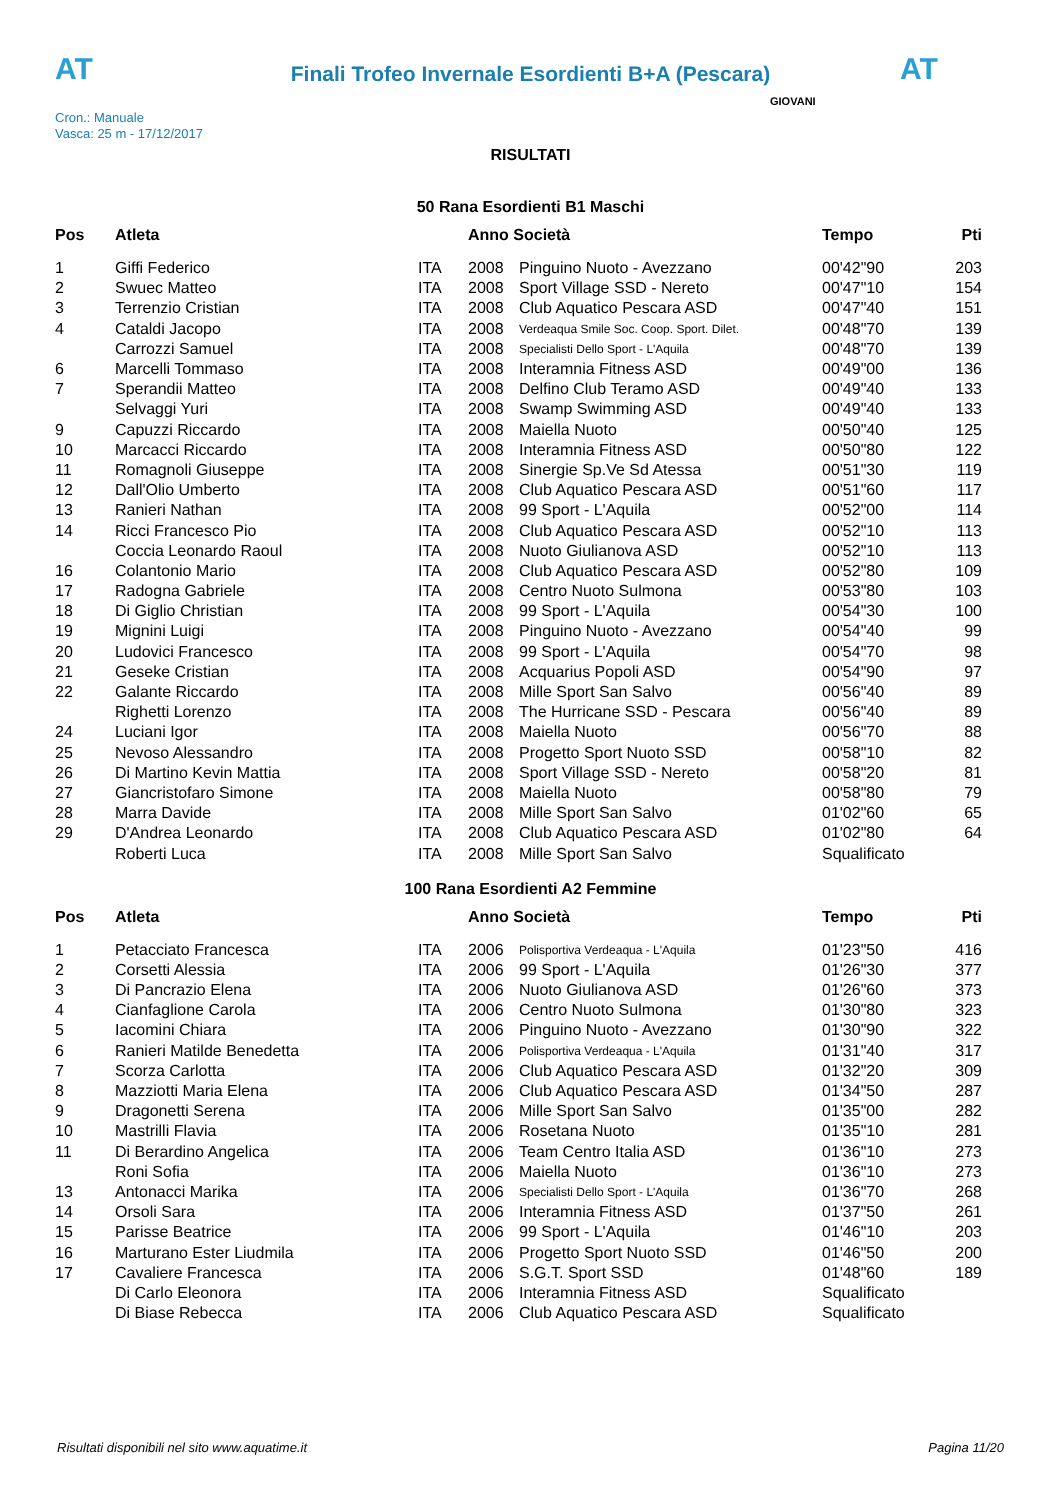AT AT
Finali Trofeo Invernale Esordienti B+A (Pescara)
Cron.: Manuale
Vasca: 25 m - 17/12/2017
GIOVANI
RISULTATI
50 Rana Esordienti B1 Maschi
| Pos | Atleta | | Anno Società | | Tempo | Pti |
| --- | --- | --- | --- | --- | --- | --- |
| 1 | Giffi Federico | ITA | 2008 | Pinguino Nuoto - Avezzano | 00'42"90 | 203 |
| 2 | Swuec Matteo | ITA | 2008 | Sport Village SSD - Nereto | 00'47"10 | 154 |
| 3 | Terrenzio Cristian | ITA | 2008 | Club Aquatico Pescara ASD | 00'47"40 | 151 |
| 4 | Cataldi Jacopo | ITA | 2008 | Verdeaqua Smile Soc. Coop. Sport. Dilet. | 00'48"70 | 139 |
| | Carrozzi Samuel | ITA | 2008 | Specialisti Dello Sport - L'Aquila | 00'48"70 | 139 |
| 6 | Marcelli Tommaso | ITA | 2008 | Interamnia Fitness ASD | 00'49"00 | 136 |
| 7 | Sperandii Matteo | ITA | 2008 | Delfino Club Teramo ASD | 00'49"40 | 133 |
| | Selvaggi Yuri | ITA | 2008 | Swamp Swimming ASD | 00'49"40 | 133 |
| 9 | Capuzzi Riccardo | ITA | 2008 | Maiella Nuoto | 00'50"40 | 125 |
| 10 | Marcacci Riccardo | ITA | 2008 | Interamnia Fitness ASD | 00'50"80 | 122 |
| 11 | Romagnoli Giuseppe | ITA | 2008 | Sinergie Sp.Ve Sd Atessa | 00'51"30 | 119 |
| 12 | Dall'Olio Umberto | ITA | 2008 | Club Aquatico Pescara ASD | 00'51"60 | 117 |
| 13 | Ranieri Nathan | ITA | 2008 | 99 Sport - L'Aquila | 00'52"00 | 114 |
| 14 | Ricci Francesco Pio | ITA | 2008 | Club Aquatico Pescara ASD | 00'52"10 | 113 |
| | Coccia Leonardo Raoul | ITA | 2008 | Nuoto Giulianova ASD | 00'52"10 | 113 |
| 16 | Colantonio Mario | ITA | 2008 | Club Aquatico Pescara ASD | 00'52"80 | 109 |
| 17 | Radogna Gabriele | ITA | 2008 | Centro Nuoto Sulmona | 00'53"80 | 103 |
| 18 | Di Giglio Christian | ITA | 2008 | 99 Sport - L'Aquila | 00'54"30 | 100 |
| 19 | Mignini Luigi | ITA | 2008 | Pinguino Nuoto - Avezzano | 00'54"40 | 99 |
| 20 | Ludovici Francesco | ITA | 2008 | 99 Sport - L'Aquila | 00'54"70 | 98 |
| 21 | Geseke Cristian | ITA | 2008 | Acquarius Popoli ASD | 00'54"90 | 97 |
| 22 | Galante Riccardo | ITA | 2008 | Mille Sport San Salvo | 00'56"40 | 89 |
| | Righetti Lorenzo | ITA | 2008 | The Hurricane SSD - Pescara | 00'56"40 | 89 |
| 24 | Luciani Igor | ITA | 2008 | Maiella Nuoto | 00'56"70 | 88 |
| 25 | Nevoso Alessandro | ITA | 2008 | Progetto Sport Nuoto SSD | 00'58"10 | 82 |
| 26 | Di Martino Kevin Mattia | ITA | 2008 | Sport Village SSD - Nereto | 00'58"20 | 81 |
| 27 | Giancristofaro Simone | ITA | 2008 | Maiella Nuoto | 00'58"80 | 79 |
| 28 | Marra Davide | ITA | 2008 | Mille Sport San Salvo | 01'02"60 | 65 |
| 29 | D'Andrea Leonardo | ITA | 2008 | Club Aquatico Pescara ASD | 01'02"80 | 64 |
| | Roberti Luca | ITA | 2008 | Mille Sport San Salvo | Squalificato | |
100 Rana Esordienti A2 Femmine
| Pos | Atleta | | Anno Società | | Tempo | Pti |
| --- | --- | --- | --- | --- | --- | --- |
| 1 | Petacciato Francesca | ITA | 2006 | Polisportiva Verdeaqua - L'Aquila | 01'23"50 | 416 |
| 2 | Corsetti Alessia | ITA | 2006 | 99 Sport - L'Aquila | 01'26"30 | 377 |
| 3 | Di Pancrazio Elena | ITA | 2006 | Nuoto Giulianova ASD | 01'26"60 | 373 |
| 4 | Cianfaglione Carola | ITA | 2006 | Centro Nuoto Sulmona | 01'30"80 | 323 |
| 5 | Iacomini Chiara | ITA | 2006 | Pinguino Nuoto - Avezzano | 01'30"90 | 322 |
| 6 | Ranieri Matilde Benedetta | ITA | 2006 | Polisportiva Verdeaqua - L'Aquila | 01'31"40 | 317 |
| 7 | Scorza Carlotta | ITA | 2006 | Club Aquatico Pescara ASD | 01'32"20 | 309 |
| 8 | Mazziotti Maria Elena | ITA | 2006 | Club Aquatico Pescara ASD | 01'34"50 | 287 |
| 9 | Dragonetti Serena | ITA | 2006 | Mille Sport San Salvo | 01'35"00 | 282 |
| 10 | Mastrilli Flavia | ITA | 2006 | Rosetana Nuoto | 01'35"10 | 281 |
| 11 | Di Berardino Angelica | ITA | 2006 | Team Centro Italia ASD | 01'36"10 | 273 |
| | Roni Sofia | ITA | 2006 | Maiella Nuoto | 01'36"10 | 273 |
| 13 | Antonacci Marika | ITA | 2006 | Specialisti Dello Sport - L'Aquila | 01'36"70 | 268 |
| 14 | Orsoli Sara | ITA | 2006 | Interamnia Fitness ASD | 01'37"50 | 261 |
| 15 | Parisse Beatrice | ITA | 2006 | 99 Sport - L'Aquila | 01'46"10 | 203 |
| 16 | Marturano Ester Liudmila | ITA | 2006 | Progetto Sport Nuoto SSD | 01'46"50 | 200 |
| 17 | Cavaliere Francesca | ITA | 2006 | S.G.T. Sport SSD | 01'48"60 | 189 |
| | Di Carlo Eleonora | ITA | 2006 | Interamnia Fitness ASD | Squalificato | |
| | Di Biase Rebecca | ITA | 2006 | Club Aquatico Pescara ASD | Squalificato | |
Risultati disponibili nel sito www.aquatime.it Pagina 11/20